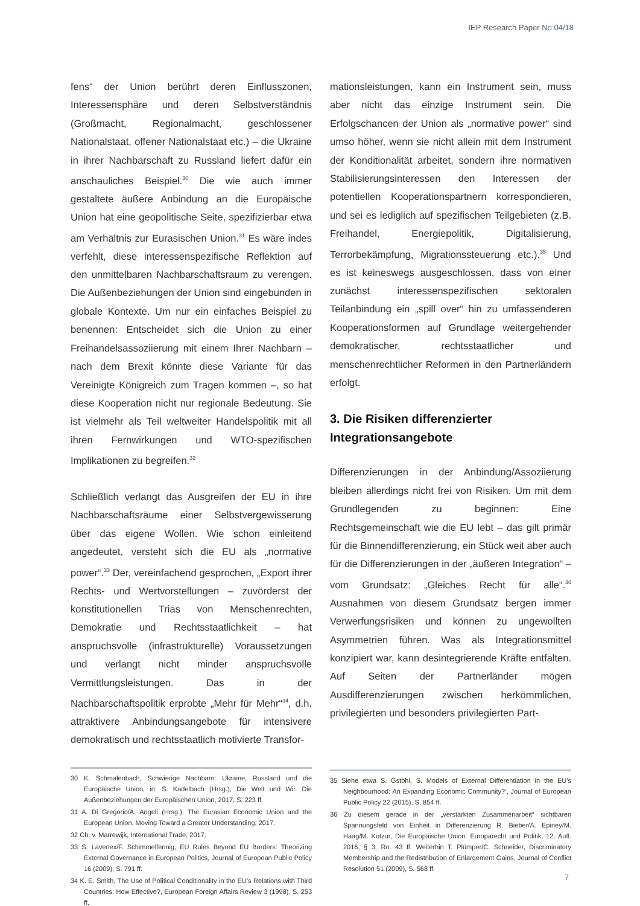IEP Research Paper No 04/18
fens“ der Union berührt deren Einflusszonen, Interessensphäre und deren Selbstverständnis (Großmacht, Regionalmacht, geschlossener Nationalstaat, offener Nationalstaat etc.) – die Ukraine in ihrer Nachbarschaft zu Russland liefert dafür ein anschauliches Beispiel.<sup>30</sup> Die wie auch immer gestaltete äußere Anbindung an die Europäische Union hat eine geopolitische Seite, spezifizierbar etwa am Verhältnis zur Eurasischen Union.<sup>31</sup> Es wäre indes verfehlt, diese interessenspezifische Reflektion auf den unmittelbaren Nachbarschaftsraum zu verengen. Die Außenbeziehungen der Union sind eingebunden in globale Kontexte. Um nur ein einfaches Beispiel zu benennen: Entscheidet sich die Union zu einer Freihandelsassoziierung mit einem Ihrer Nachbarn – nach dem Brexit könnte diese Variante für das Vereinigte Königreich zum Tragen kommen –, so hat diese Kooperation nicht nur regionale Bedeutung. Sie ist vielmehr als Teil weltweiter Handelspolitik mit all ihren Fernwirkungen und WTO-spezifischen Implikationen zu begreifen.<sup>32</sup>
Schließlich verlangt das Ausgreifen der EU in ihre Nachbarschaftsräume einer Selbstvergewisserung über das eigene Wollen. Wie schon einleitend angedeutet, versteht sich die EU als „normative power“.<sup>33</sup> Der, vereinfachend gesprochen, „Export ihrer Rechts- und Wertvorstellungen – zuvörderst der konstitutionellen Trias von Menschenrechten, Demokratie und Rechtsstaatlichkeit – hat anspruchsvolle (infrastrukturelle) Voraussetzungen und verlangt nicht minder anspruchsvolle Vermittlungsleistungen. Das in der Nachbarschaftspolitik erprobte „Mehr für Mehr“<sup>34</sup>, d.h. attraktivere Anbindungsangebote für intensivere demokratisch und rechtsstaatlich motivierte Transfor-
30 K. Schmalenbach, Schwierige Nachbarn: Ukraine, Russland und die Europäische Union, in: S. Kadelbach (Hrsg.), Die Welt und Wir. Die Außenbeziehungen der Europäischen Union, 2017, S. 223 ff.
31 A. Di Gregorio/A. Angeli (Hrsg.), The Eurasian Economic Union and the European Union. Moving Toward a Greater Understanding, 2017.
32 Ch. v. Marrewijk, International Trade, 2017.
33 S. Lavenex/F. Schimmelfennig, EU Rules Beyond EU Borders: Theorizing External Governance in European Politics, Journal of European Public Policy 16 (2009), S. 791 ff.
34 K. E. Smith, The Use of Political Conditionality in the EU’s Relations with Third Countries: How Effective?, European Foreign Affairs Review 3 (1998), S. 253 ff.
mationsleistungen, kann ein Instrument sein, muss aber nicht das einzige Instrument sein. Die Erfolgschancen der Union als „normative power“ sind umso höher, wenn sie nicht allein mit dem Instrument der Konditionalität arbeitet, sondern ihre normativen Stabilisierungsinteressen den Interessen der potentiellen Kooperationspartnern korrespondieren, und sei es lediglich auf spezifischen Teilgebieten (z.B. Freihandel, Energiepolitik, Digitalisierung, Terrorbekämpfung, Migrationssteuerung etc.).<sup>35</sup> Und es ist keineswegs ausgeschlossen, dass von einer zunächst interessenspezifischen sektoralen Teilanbindung ein „spill over“ hin zu umfassenderen Kooperationsformen auf Grundlage weitergehender demokratischer, rechtsstaatlicher und menschenrechtlicher Reformen in den Partnerländern erfolgt.
3. Die Risiken differenzierter Integrationsangebote
Differenzierungen in der Anbindung/Assoziierung bleiben allerdings nicht frei von Risiken. Um mit dem Grundlegenden zu beginnen: Eine Rechtsgemeinschaft wie die EU lebt – das gilt primär für die Binnendifferenzierung, ein Stück weit aber auch für die Differenzierungen in der „äußeren Integration“ – vom Grundsatz: „Gleiches Recht für alle“.<sup>36</sup> Ausnahmen von diesem Grundsatz bergen immer Verwerfungsrisiken und können zu ungewollten Asymmetrien führen. Was als Integrationsmittel konzipiert war, kann desintegrierende Kräfte entfalten. Auf Seiten der Partnerländer mögen Ausdifferenzierungen zwischen herkömmlichen, privilegierten und besonders privilegierten Part-
35 Siehe etwa S. Gstöhl, S. Models of External Differentiation in the EU’s Neighbourhood: An Expanding Economic Community?’, Journal of European Public Policy 22 (2015), S. 854 ff.
36 Zu diesem gerade in der „verstärkten Zusammenarbeit“ sichtbaren Spannungsfeld von Einheit in Differenzierung R. Bieber/A. Epiney/M. Haag/M. Kotzur, Die Europäische Union. Europarecht und Politik, 12. Aufl. 2016, § 3, Rn. 43 ff. Weiterhin T. Plümper/C. Schneider, Discriminatory Membership and the Redistribution of Enlargement Gains, Journal of Conflict Resolution 51 (2009), S. 568 ff.
7